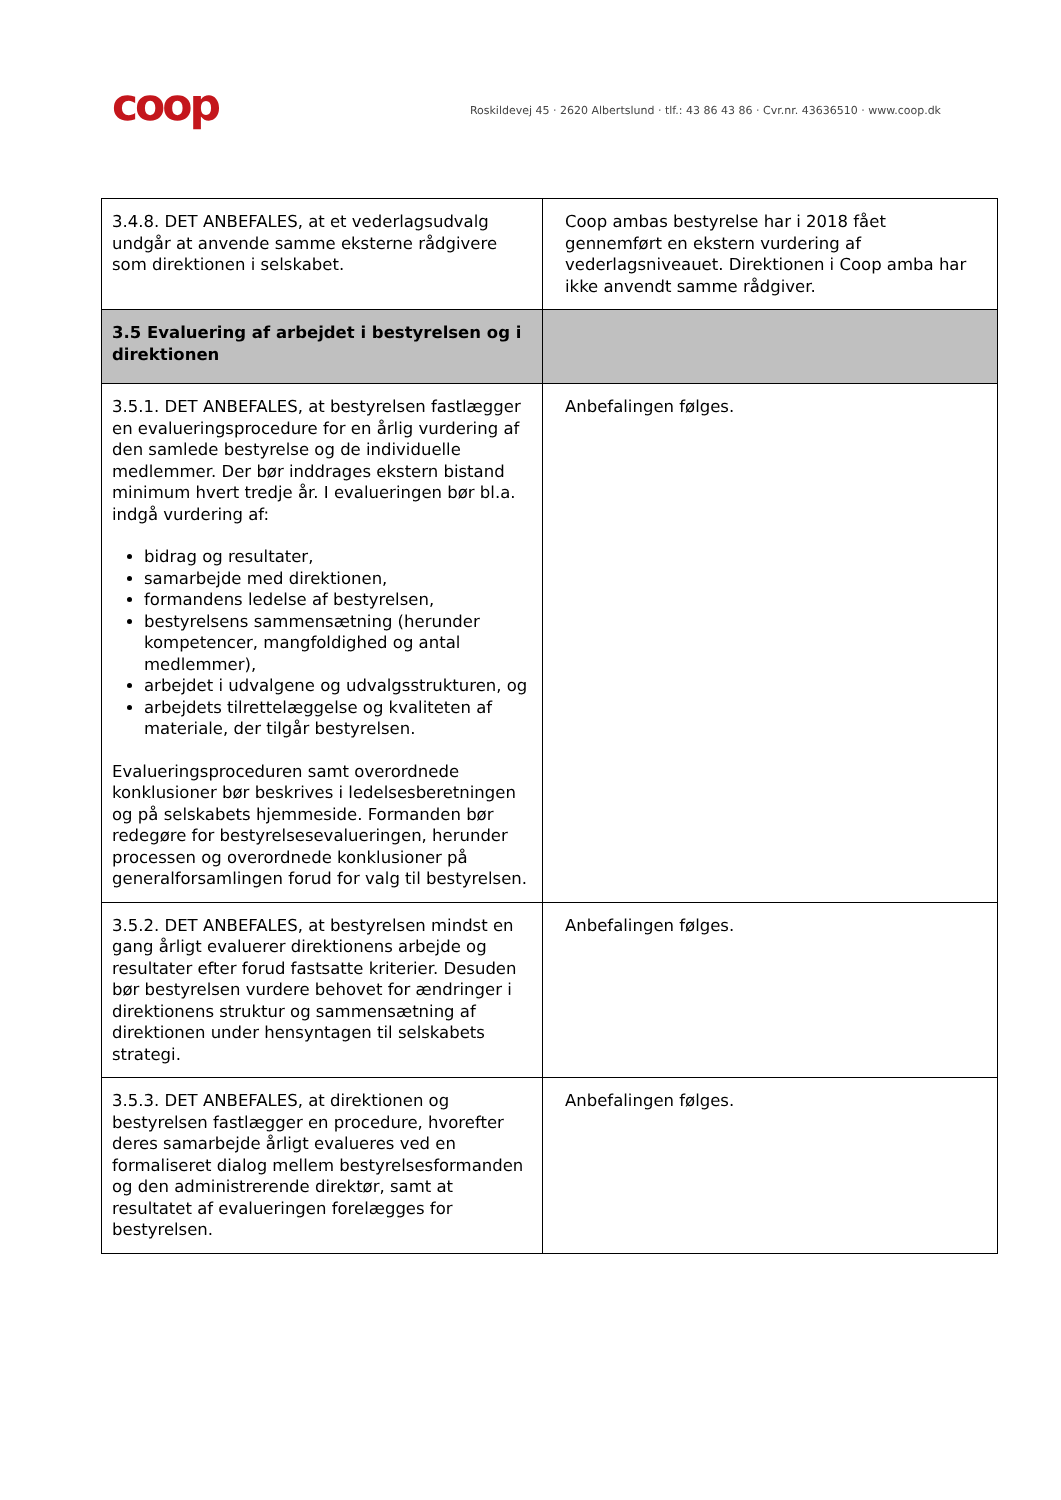coop
Roskildevej 45 · 2620 Albertslund · tlf.: 43 86 43 86 · Cvr.nr. 43636510 · www.coop.dk
| 3.4.8. DET ANBEFALES, at et vederlagsudvalg undgår at anvende samme eksterne rådgivere som direktionen i selskabet. | Coop ambas bestyrelse har i 2018 fået gennemført en ekstern vurdering af vederlagsniveauet. Direktionen i Coop amba har ikke anvendt samme rådgiver. |
| 3.5 Evaluering af arbejdet i bestyrelsen og i direktionen | |
| 3.5.1. DET ANBEFALES, at bestyrelsen fastlægger en evalueringsprocedure for en årlig vurdering af den samlede bestyrelse og de individuelle medlemmer. Der bør inddrages ekstern bistand minimum hvert tredje år. I evalueringen bør bl.a. indgå vurdering af: bidrag og resultater, samarbejde med direktionen, formandens ledelse af bestyrelsen, bestyrelsens sammensætning (herunder kompetencer, mangfoldighed og antal medlemmer), arbejdet i udvalgene og udvalgsstrukturen, og arbejdets tilrettelæggelse og kvaliteten af materiale, der tilgår bestyrelsen. Evalueringsproceduren samt overordnede konklusioner bør beskrives i ledelsesberetningen og på selskabets hjemmeside. Formanden bør redegøre for bestyrelsesevalueringen, herunder processen og overordnede konklusioner på generalforsamlingen forud for valg til bestyrelsen. | Anbefalingen følges. |
| 3.5.2. DET ANBEFALES, at bestyrelsen mindst en gang årligt evaluerer direktionens arbejde og resultater efter forud fastsatte kriterier. Desuden bør bestyrelsen vurdere behovet for ændringer i direktionens struktur og sammensætning af direktionen under hensyntagen til selskabets strategi. | Anbefalingen følges. |
| 3.5.3. DET ANBEFALES, at direktionen og bestyrelsen fastlægger en procedure, hvorefter deres samarbejde årligt evalueres ved en formaliseret dialog mellem bestyrelsesformanden og den administrerende direktør, samt at resultatet af evalueringen forelægges for bestyrelsen. | Anbefalingen følges. |